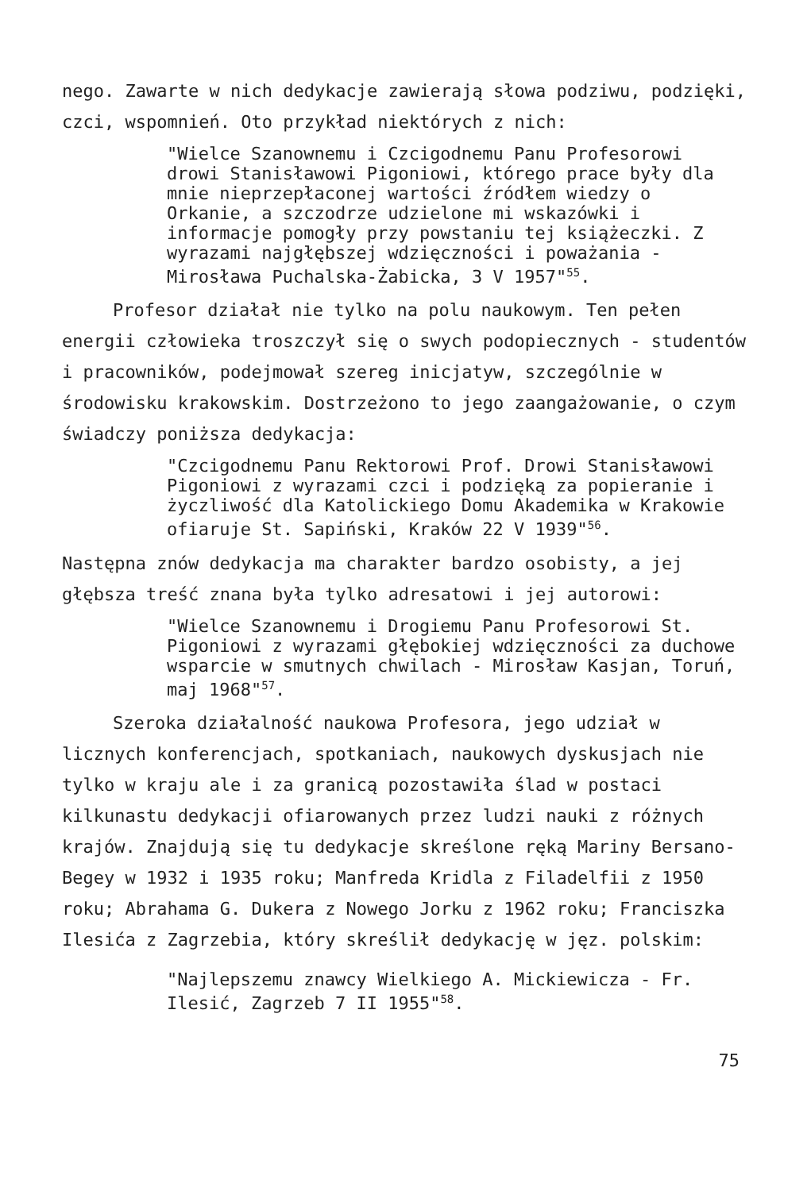nego. Zawarte w nich dedykacje zawierają słowa podziwu, podzięki, czci, wspomnień. Oto przykład niektórych z nich:
"Wielce Szanownemu i Czcigodnemu Panu Profesorowi drowi Stanisławowi Pigoniowi, którego prace były dla mnie nieprzepłaconej wartości źródłem wiedzy o Orkanie, a szczodrze udzielone mi wskazówki i informacje pomogły przy powstaniu tej książeczki. Z wyrazami najgłębszej wdzięczności i poważania - Mirosława Puchalska-Żabicka, 3 V 1957"<sup>55</sup>.
Profesor działał nie tylko na polu naukowym. Ten pełen energii człowieka troszczył się o swych podopiecznych - studentów i pracowników, podejmował szereg inicjatyw, szczególnie w środowisku krakowskim. Dostrzeżono to jego zaangażowanie, o czym świadczy poniższa dedykacja:
"Czcigodnemu Panu Rektorowi Prof. Drowi Stanisławowi Pigoniowi z wyrazami czci i podzięką za popieranie i życzliwość dla Katolickiego Domu Akademika w Krakowie ofiaruje St. Sapiński, Kraków 22 V 1939"<sup>56</sup>.
Następna znów dedykacja ma charakter bardzo osobisty, a jej głębsza treść znana była tylko adresatowi i jej autorowi:
"Wielce Szanownemu i Drogiemu Panu Profesorowi St. Pigoniowi z wyrazami głębokiej wdzięczności za duchowe wsparcie w smutnych chwilach - Mirosław Kasjan, Toruń, maj 1968"<sup>57</sup>.
Szeroka działalność naukowa Profesora, jego udział w licznych konferencjach, spotkaniach, naukowych dyskusjach nie tylko w kraju ale i za granicą pozostawiła ślad w postaci kilkunastu dedykacji ofiarowanych przez ludzi nauki z różnych krajów. Znajdują się tu dedykacje skreślone ręką Mariny Bersano-Begey w 1932 i 1935 roku; Manfreda Kridla z Filadelfii z 1950 roku; Abrahama G. Dukera z Nowego Jorku z 1962 roku; Franciszka Ilesića z Zagrzebia, który skreślił dedykację w jęz. polskim:
"Najlepszemu znawcy Wielkiego A. Mickiewicza - Fr. Ilesić, Zagrzeb 7 II 1955"<sup>58</sup>.
75